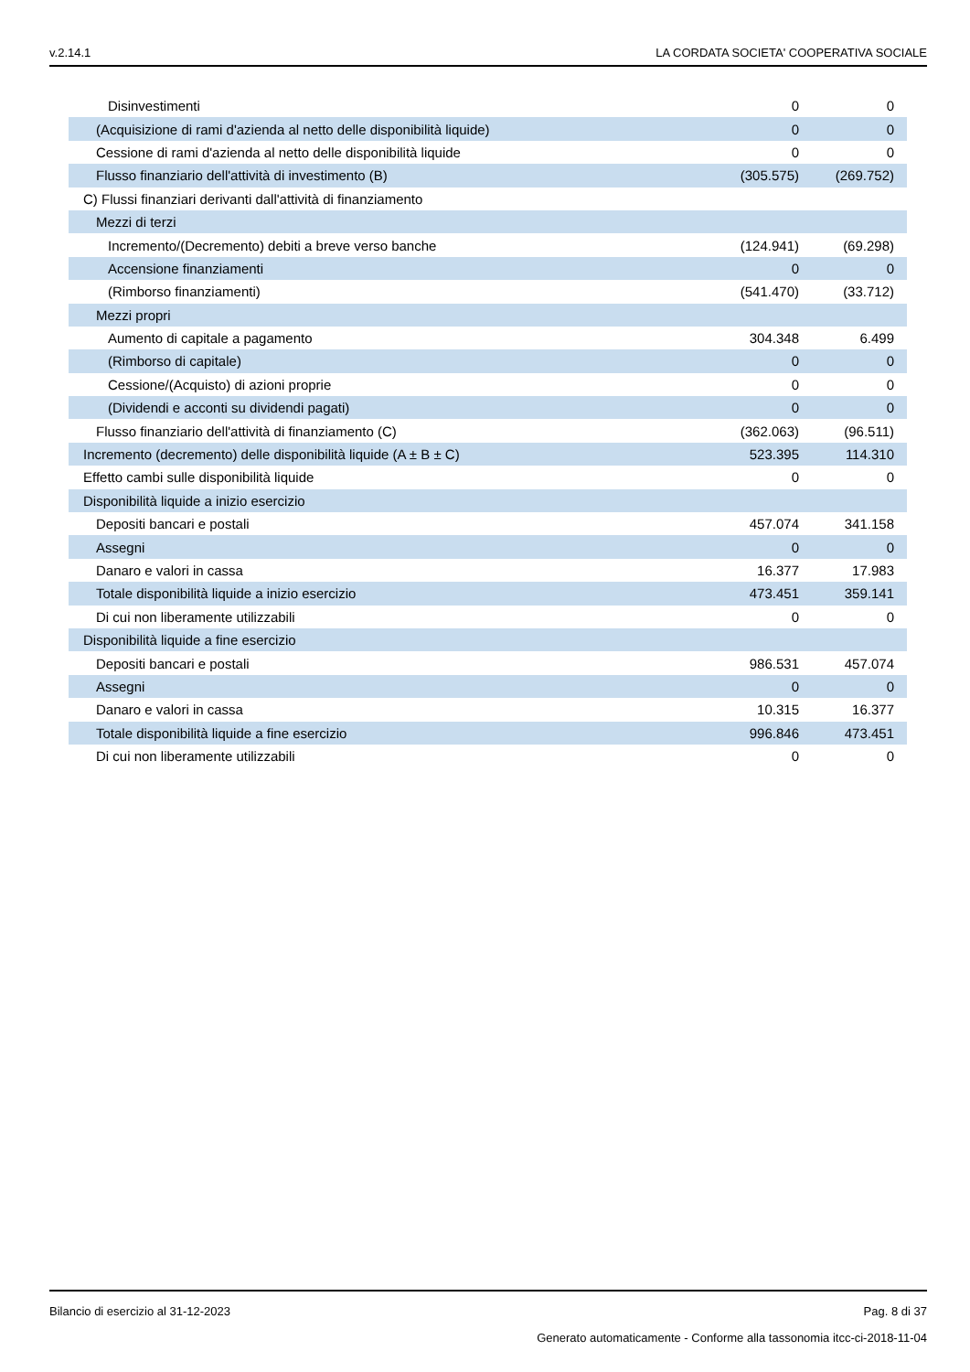v.2.14.1 LA CORDATA SOCIETA' COOPERATIVA SOCIALE
| Disinvestimenti | 0 | 0 |
| (Acquisizione di rami d'azienda al netto delle disponibilità liquide) | 0 | 0 |
| Cessione di rami d'azienda al netto delle disponibilità liquide | 0 | 0 |
| Flusso finanziario dell'attività di investimento (B) | (305.575) | (269.752) |
| C) Flussi finanziari derivanti dall'attività di finanziamento | | |
| Mezzi di terzi | | |
| Incremento/(Decremento) debiti a breve verso banche | (124.941) | (69.298) |
| Accensione finanziamenti | 0 | 0 |
| (Rimborso finanziamenti) | (541.470) | (33.712) |
| Mezzi propri | | |
| Aumento di capitale a pagamento | 304.348 | 6.499 |
| (Rimborso di capitale) | 0 | 0 |
| Cessione/(Acquisto) di azioni proprie | 0 | 0 |
| (Dividendi e acconti su dividendi pagati) | 0 | 0 |
| Flusso finanziario dell'attività di finanziamento (C) | (362.063) | (96.511) |
| Incremento (decremento) delle disponibilità liquide (A ± B ± C) | 523.395 | 114.310 |
| Effetto cambi sulle disponibilità liquide | 0 | 0 |
| Disponibilità liquide a inizio esercizio | | |
| Depositi bancari e postali | 457.074 | 341.158 |
| Assegni | 0 | 0 |
| Danaro e valori in cassa | 16.377 | 17.983 |
| Totale disponibilità liquide a inizio esercizio | 473.451 | 359.141 |
| Di cui non liberamente utilizzabili | 0 | 0 |
| Disponibilità liquide a fine esercizio | | |
| Depositi bancari e postali | 986.531 | 457.074 |
| Assegni | 0 | 0 |
| Danaro e valori in cassa | 10.315 | 16.377 |
| Totale disponibilità liquide a fine esercizio | 996.846 | 473.451 |
| Di cui non liberamente utilizzabili | 0 | 0 |
Bilancio di esercizio al 31-12-2023 Pag. 8 di 37
Generato automaticamente - Conforme alla tassonomia itcc-ci-2018-11-04